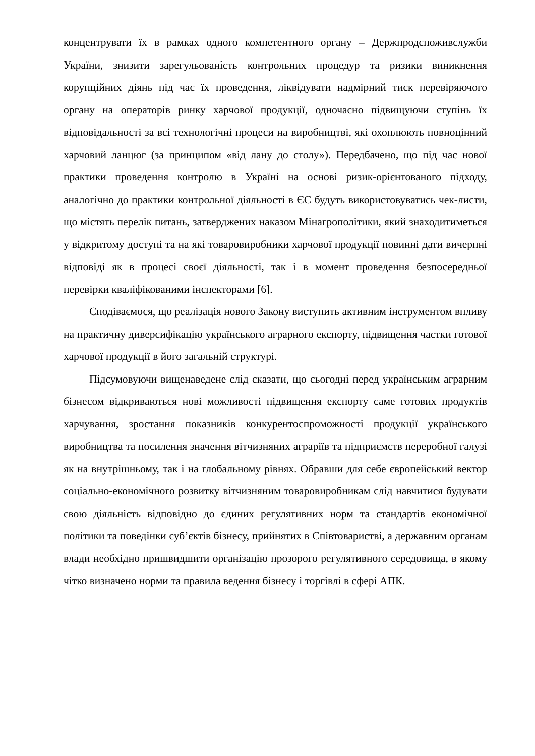концентрувати їх в рамках одного компетентного органу – Держпродспоживслужби України, знизити зарегульованість контрольних процедур та ризики виникнення корупційних діянь під час їх проведення, ліквідувати надмірний тиск перевіряючого органу на операторів ринку харчової продукції, одночасно підвищуючи ступінь їх відповідальності за всі технологічні процеси на виробництві, які охоплюють повноцінний харчовий ланцюг (за принципом «від лану до столу»). Передбачено, що під час нової практики проведення контролю в Україні на основі ризик-орієнтованого підходу, аналогічно до практики контрольної діяльності в ЄС будуть використовуватись чек-листи, що містять перелік питань, затверджених наказом Мінагрополітики, який знаходитиметься у відкритому доступі та на які товаровиробники харчової продукції повинні дати вичерпні відповіді як в процесі своєї діяльності, так і в момент проведення безпосередньої перевірки кваліфікованими інспекторами [6].
Сподіваємося, що реалізація нового Закону виступить активним інструментом впливу на практичну диверсифікацію українського аграрного експорту, підвищення частки готової харчової продукції в його загальній структурі.
Підсумовуючи вищенаведене слід сказати, що сьогодні перед українським аграрним бізнесом відкриваються нові можливості підвищення експорту саме готових продуктів харчування, зростання показників конкурентоспроможності продукції українського виробництва та посилення значення вітчизняних аграріїв та підприємств переробної галузі як на внутрішньому, так і на глобальному рівнях. Обравши для себе європейський вектор соціально-економічного розвитку вітчизняним товаровиробникам слід навчитися будувати свою діяльність відповідно до єдиних регулятивних норм та стандартів економічної політики та поведінки суб’єктів бізнесу, прийнятих в Співтоваристві, а державним органам влади необхідно пришвидшити організацію прозорого регулятивного середовища, в якому чітко визначено норми та правила ведення бізнесу і торгівлі в сфері АПК.